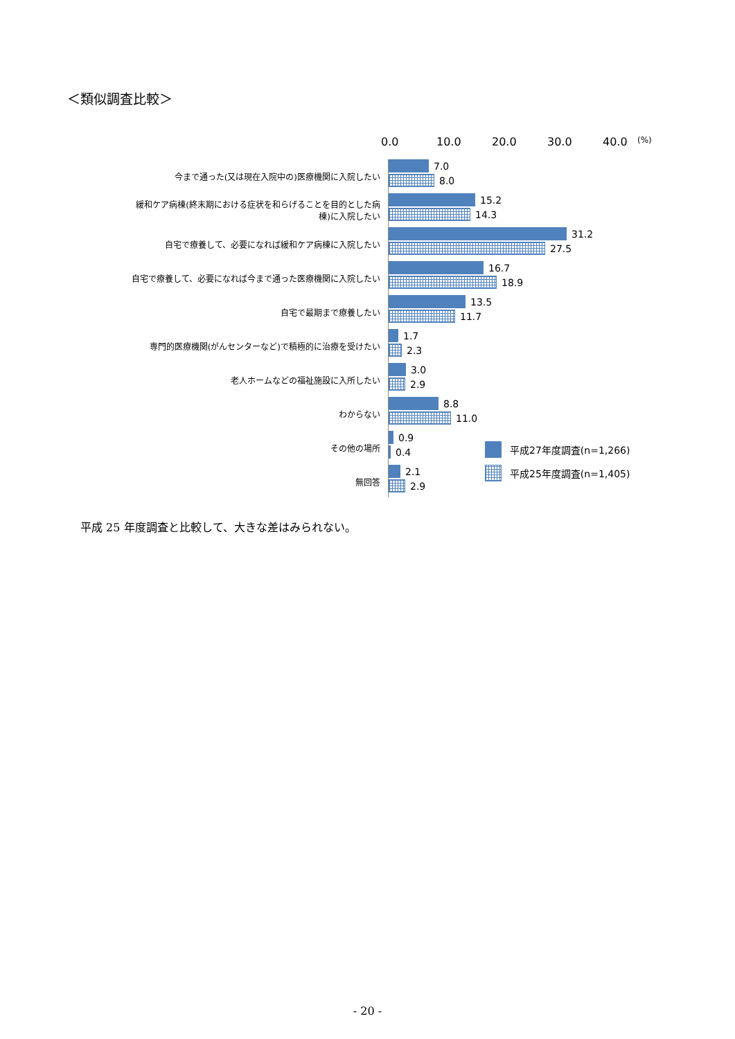＜類似調査比較＞
0.0 10.0 20.0 30.0 40.0
(%)
今まで通った(又は現在入院中の)医療機関に入院したい
7.0
8.0
緩和ケア病棟(終末期における症状を和らげることを目的とした病棟)に入院したい
15.2
14.3
自宅で療養して、必要になれば緩和ケア病棟に入院したい
31.2
27.5
自宅で療養して、必要になれば今まで通った医療機関に入院したい
16.7
18.9
自宅で最期まで療養したい
13.5
11.7
専門的医療機関(がんセンターなど)で積極的に治療を受けたい
1.7
2.3
老人ホームなどの福祉施設に入所したい
3.0
2.9
わからない
8.8
11.0
その他の場所
0.9
0.4
無回答
2.1
2.9
平成27年度調査(n=1,266)
平成25年度調査(n=1,405)
平成 25 年度調査と比較して、大きな差はみられない。
- 20 -